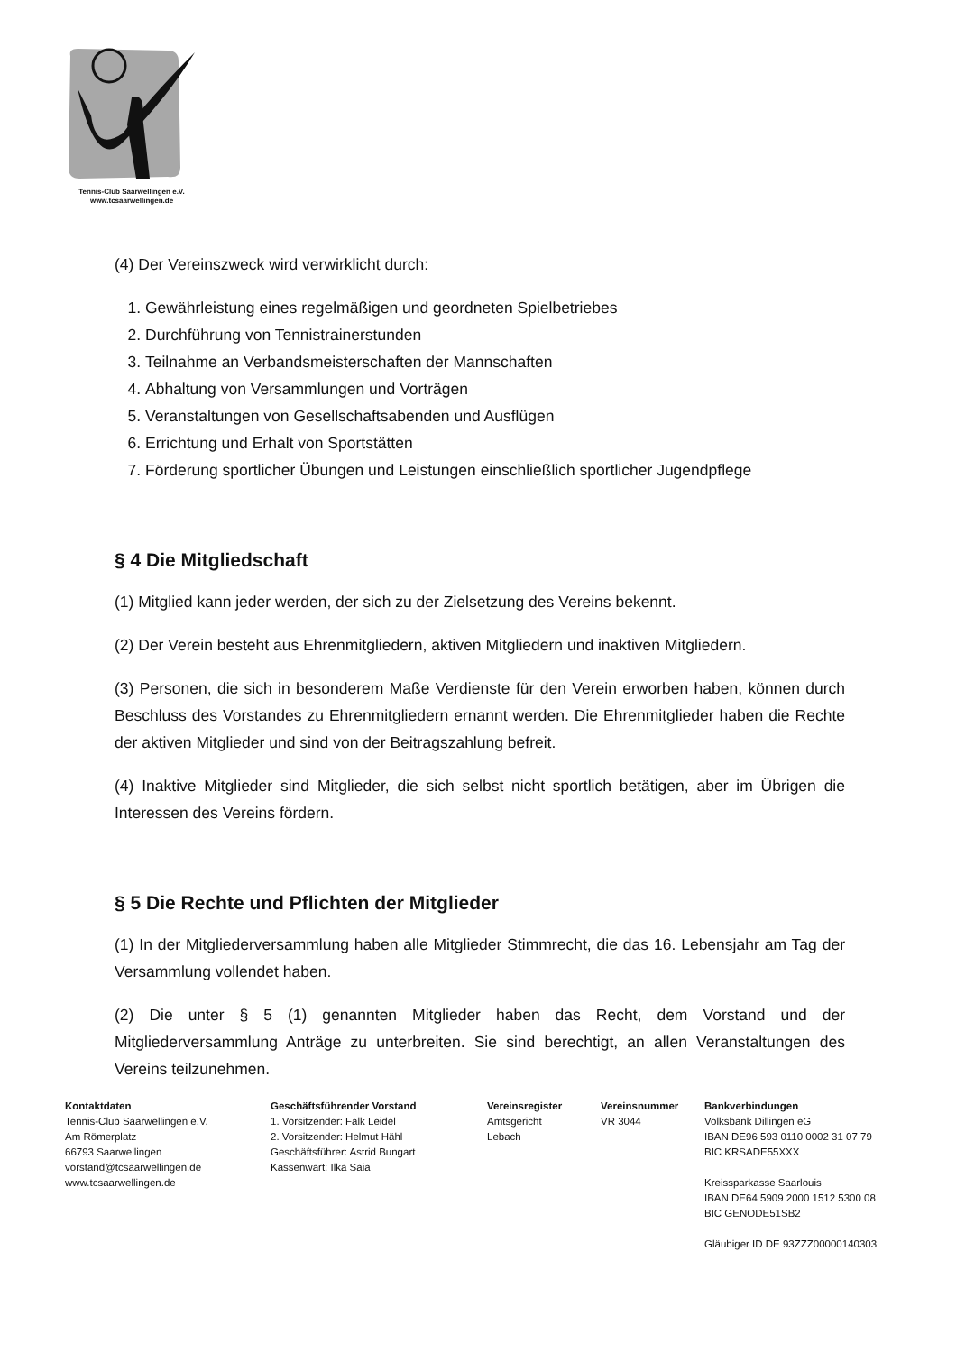Tennis-Club Saarwellingen e.V.
www.tcsaarwellingen.de
(4) Der Vereinszweck wird verwirklicht durch:
1. Gewährleistung eines regelmäßigen und geordneten Spielbetriebes
2. Durchführung von Tennistrainerstunden
3. Teilnahme an Verbandsmeisterschaften der Mannschaften
4. Abhaltung von Versammlungen und Vorträgen
5. Veranstaltungen von Gesellschaftsabenden und Ausflügen
6. Errichtung und Erhalt von Sportstätten
7. Förderung sportlicher Übungen und Leistungen einschließlich sportlicher Jugendpflege
§ 4 Die Mitgliedschaft
(1) Mitglied kann jeder werden, der sich zu der Zielsetzung des Vereins bekennt.
(2) Der Verein besteht aus Ehrenmitgliedern, aktiven Mitgliedern und inaktiven Mitgliedern.
(3) Personen, die sich in besonderem Maße Verdienste für den Verein erworben haben, können durch Beschluss des Vorstandes zu Ehrenmitgliedern ernannt werden. Die Ehrenmitglieder haben die Rechte der aktiven Mitglieder und sind von der Beitragszahlung befreit.
(4) Inaktive Mitglieder sind Mitglieder, die sich selbst nicht sportlich betätigen, aber im Übrigen die Interessen des Vereins fördern.
§ 5 Die Rechte und Pflichten der Mitglieder
(1) In der Mitgliederversammlung haben alle Mitglieder Stimmrecht, die das 16. Lebensjahr am Tag der Versammlung vollendet haben.
(2) Die unter § 5 (1) genannten Mitglieder haben das Recht, dem Vorstand und der Mitgliederversammlung Anträge zu unterbreiten. Sie sind berechtigt, an allen Veranstaltungen des Vereins teilzunehmen.
Kontaktdaten
Tennis-Club Saarwellingen e.V.
Am Römerplatz
66793 Saarwellingen
vorstand@tcsaarwellingen.de
www.tcsaarwellingen.de
Geschäftsführender Vorstand
1. Vorsitzender: Falk Leidel
2. Vorsitzender: Helmut Hähl
Geschäftsführer: Astrid Bungart
Kassenwart: Ilka Saia
Vereinsregister
Amtsgericht
Lebach
Vereinsnummer
VR 3044
Bankverbindungen
Volksbank Dillingen eG
IBAN DE96 593 0110 0002 31 07 79
BIC KRSADE55XXX
Kreissparkasse Saarlouis
IBAN DE64 5909 2000 1512 5300 08
BIC GENODE51SB2
Gläubiger ID DE 93ZZZ00000140303